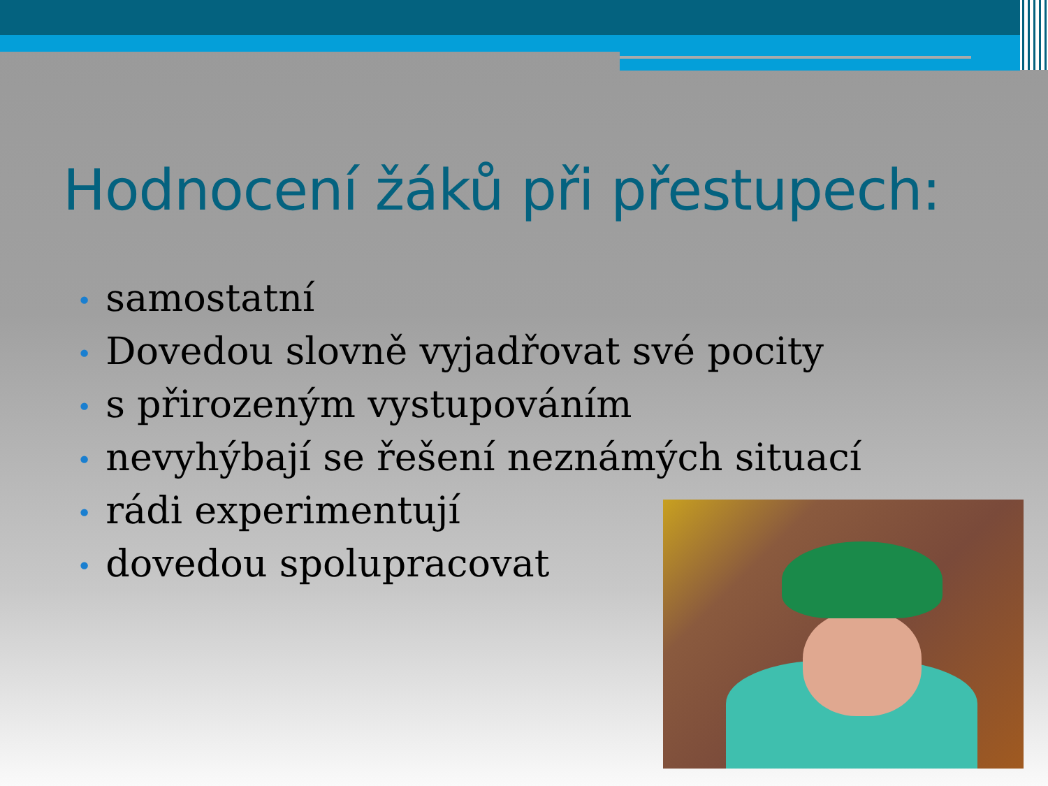Hodnocení žáků při přestupech:
• samostatní
• Dovedou slovně vyjadřovat své pocity
• s přirozeným vystupováním
• nevyhýbají se řešení neznámých situací
• rádi experimentují
• dovedou spolupracovat